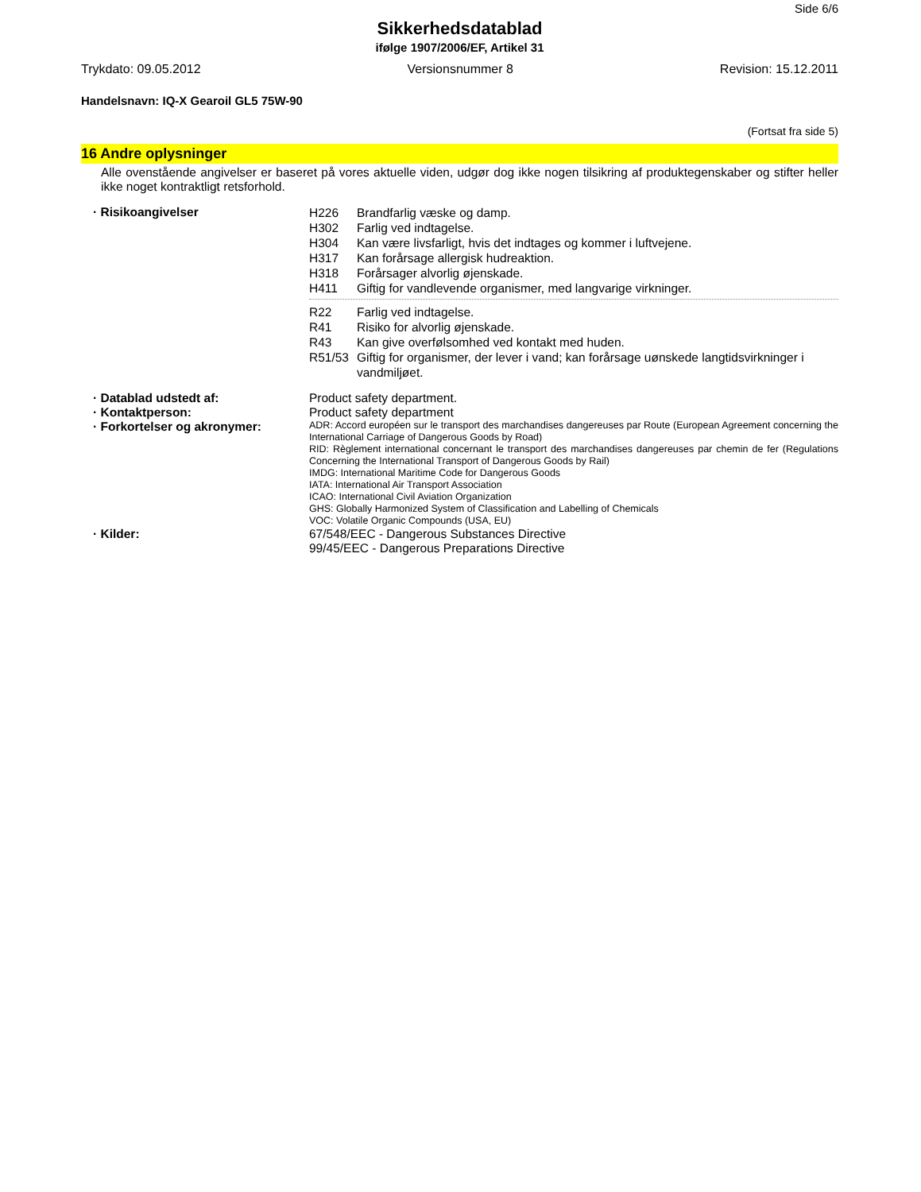Side 6/6
Sikkerhedsdatablad
ifølge 1907/2006/EF, Artikel 31
Trykdato: 09.05.2012 Versionsnummer 8 Revision: 15.12.2011
Handelsnavn: IQ-X Gearoil GL5 75W-90
(Fortsat fra side 5)
16 Andre oplysninger
Alle ovenstående angivelser er baseret på vores aktuelle viden, udgør dog ikke nogen tilsikring af produktegenskaber og stifter heller ikke noget kontraktligt retsforhold.
· Risikoangivelser
H226 Brandfarlig væske og damp.
H302 Farlig ved indtagelse.
H304 Kan være livsfarligt, hvis det indtages og kommer i luftvejene.
H317 Kan forårsage allergisk hudreaktion.
H318 Forårsager alvorlig øjenskade.
H411 Giftig for vandlevende organismer, med langvarige virkninger.
R22 Farlig ved indtagelse.
R41 Risiko for alvorlig øjenskade.
R43 Kan give overfølsomhed ved kontakt med huden.
R51/53 Giftig for organismer, der lever i vand; kan forårsage uønskede langtidsvirkninger i vandmiljøet.
· Datablad udstedt af: Product safety department.
· Kontaktperson: Product safety department
· Forkortelser og akronymer:
ADR: Accord européen sur le transport des marchandises dangereuses par Route (European Agreement concerning the International Carriage of Dangerous Goods by Road)
RID: Règlement international concernant le transport des marchandises dangereuses par chemin de fer (Regulations Concerning the International Transport of Dangerous Goods by Rail)
IMDG: International Maritime Code for Dangerous Goods
IATA: International Air Transport Association
ICAO: International Civil Aviation Organization
GHS: Globally Harmonized System of Classification and Labelling of Chemicals
VOC: Volatile Organic Compounds (USA, EU)
· Kilder: 67/548/EEC - Dangerous Substances Directive
99/45/EEC - Dangerous Preparations Directive